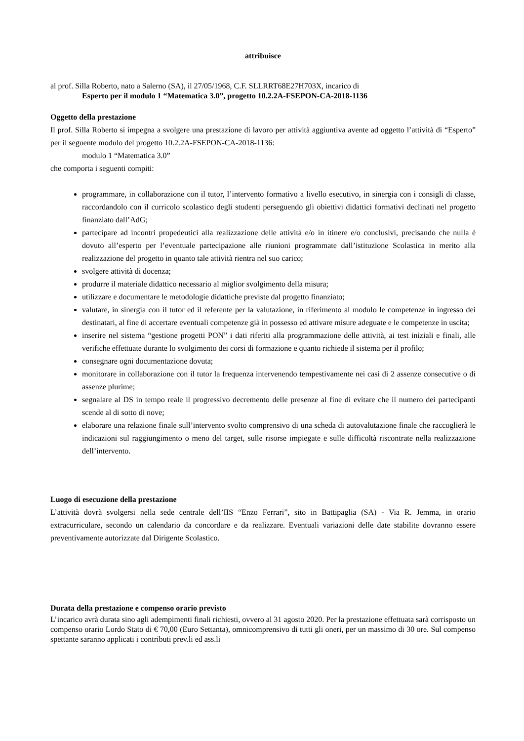attribuisce
al prof. Silla Roberto, nato a Salerno (SA), il 27/05/1968, C.F. SLLRRT68E27H703X, incarico di
Esperto per il modulo 1 “Matematica 3.0”, progetto 10.2.2A-FSEPON-CA-2018-1136
Oggetto della prestazione
Il prof. Silla Roberto si impegna a svolgere una prestazione di lavoro per attività aggiuntiva avente ad oggetto l’attività di “Esperto” per il seguente modulo del progetto 10.2.2A-FSEPON-CA-2018-1136:
modulo 1 “Matematica 3.0”
che comporta i seguenti compiti:
programmare, in collaborazione con il tutor, l’intervento formativo a livello esecutivo, in sinergia con i consigli di classe, raccordandolo con il curricolo scolastico degli studenti perseguendo gli obiettivi didattici formativi declinati nel progetto finanziato dall’AdG;
partecipare ad incontri propedeutici alla realizzazione delle attività e/o in itinere e/o conclusivi, precisando che nulla è dovuto all’esperto per l’eventuale partecipazione alle riunioni programmate dall’istituzione Scolastica in merito alla realizzazione del progetto in quanto tale attività rientra nel suo carico;
svolgere attività di docenza;
produrre il materiale didattico necessario al miglior svolgimento della misura;
utilizzare e documentare le metodologie didattiche previste dal progetto finanziato;
valutare, in sinergia con il tutor ed il referente per la valutazione, in riferimento al modulo le competenze in ingresso dei destinatari, al fine di accertare eventuali competenze già in possesso ed attivare misure adeguate e le competenze in uscita;
inserire nel sistema “gestione progetti PON” i dati riferiti alla programmazione delle attività, ai test iniziali e finali, alle verifiche effettuate durante lo svolgimento dei corsi di formazione e quanto richiede il sistema per il profilo;
consegnare ogni documentazione dovuta;
monitorare in collaborazione con il tutor la frequenza intervenendo tempestivamente nei casi di 2 assenze consecutive o di assenze plurime;
segnalare al DS in tempo reale il progressivo decremento delle presenze al fine di evitare che il numero dei partecipanti scende al di sotto di nove;
elaborare una relazione finale sull’intervento svolto comprensivo di una scheda di autovalutazione finale che raccoglierà le indicazioni sul raggiungimento o meno del target, sulle risorse impiegate e sulle difficoltà riscontrate nella realizzazione dell’intervento.
Luogo di esecuzione della prestazione
L’attività dovrà svolgersi nella sede centrale dell’IIS “Enzo Ferrari”, sito in Battipaglia (SA) - Via R. Jemma, in orario extracurriculare, secondo un calendario da concordare e da realizzare. Eventuali variazioni delle date stabilite dovranno essere preventivamente autorizzate dal Dirigente Scolastico.
Durata della prestazione e compenso orario previsto
L’incarico avrà durata sino agli adempimenti finali richiesti, ovvero al 31 agosto 2020. Per la prestazione effettuata sarà corrisposto un compenso orario Lordo Stato di € 70,00 (Euro Settanta), omnicomprensivo di tutti gli oneri, per un massimo di 30 ore. Sul compenso spettante saranno applicati i contributi prev.li ed ass.li